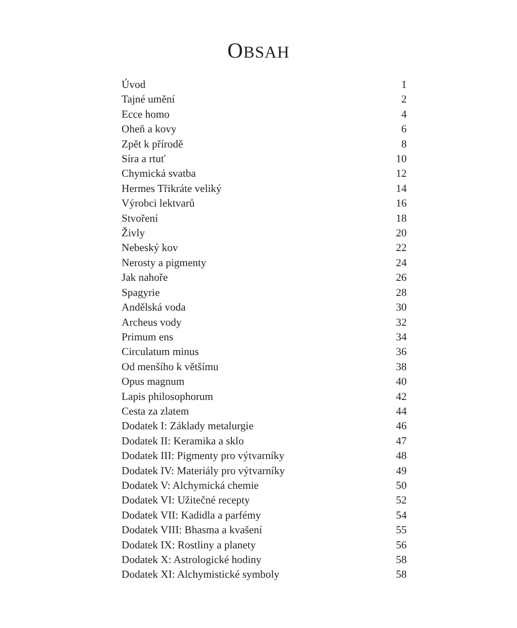OBSAH
| Úvod | 1 |
| Tajné umění | 2 |
| Ecce homo | 4 |
| Oheň a kovy | 6 |
| Zpět k přírodě | 8 |
| Síra a rtuť | 10 |
| Chymická svatba | 12 |
| Hermes Třikráte veliký | 14 |
| Výrobci lektvarů | 16 |
| Stvoření | 18 |
| Živly | 20 |
| Nebeský kov | 22 |
| Nerosty a pigmenty | 24 |
| Jak nahoře | 26 |
| Spagyrie | 28 |
| Andělská voda | 30 |
| Archeus vody | 32 |
| Primum ens | 34 |
| Circulatum minus | 36 |
| Od menšího k většímu | 38 |
| Opus magnum | 40 |
| Lapis philosophorum | 42 |
| Cesta za zlatem | 44 |
| Dodatek I: Základy metalurgie | 46 |
| Dodatek II: Keramika a sklo | 47 |
| Dodatek III: Pigmenty pro výtvarníky | 48 |
| Dodatek IV: Materiály pro výtvarníky | 49 |
| Dodatek V: Alchymická chemie | 50 |
| Dodatek VI: Užitečné recepty | 52 |
| Dodatek VII: Kadidla a parfémy | 54 |
| Dodatek VIII: Bhasma a kvašení | 55 |
| Dodatek IX: Rostliny a planety | 56 |
| Dodatek X: Astrologické hodiny | 58 |
| Dodatek XI: Alchymistické symboly | 58 |